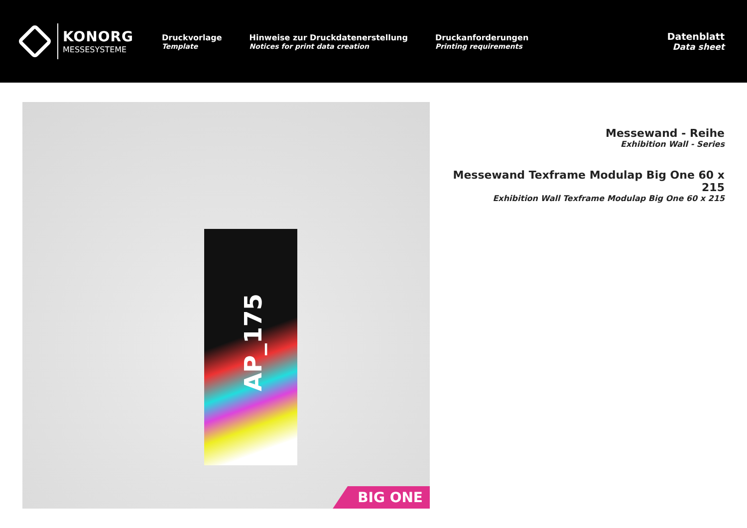KONORG
MESSESYSTEME
Druckvorlage
Template
Hinweise zur Druckdatenerstellung
Notices for print data creation
Druckanforderungen
Printing requirements
Datenblatt
Data sheet
AP_175
BIG ONE
Messewand - Reihe
Exhibition Wall - Series
Messewand Texframe Modulap Big One 60 x 215
Exhibition Wall Texframe Modulap Big One 60 x 215